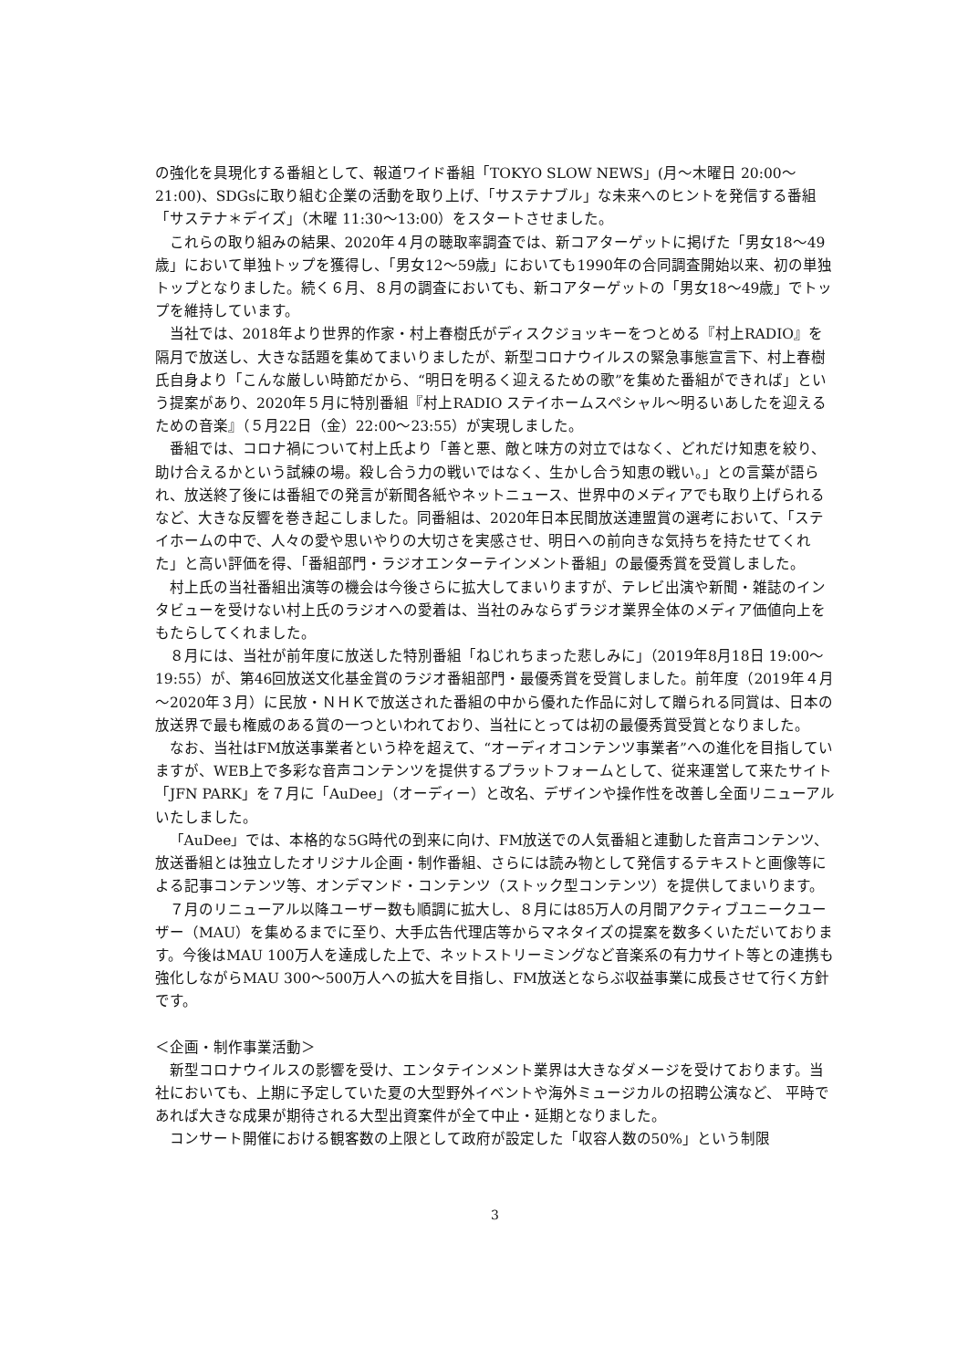の強化を具現化する番組として、報道ワイド番組「TOKYO SLOW NEWS」(月～木曜日 20:00～21:00)、SDGsに取り組む企業の活動を取り上げ、「サステナブル」な未来へのヒントを発信する番組「サステナ＊デイズ」（木曜 11:30～13:00）をスタートさせました。
これらの取り組みの結果、2020年４月の聴取率調査では、新コアターゲットに掲げた「男女18～49歳」において単独トップを獲得し、「男女12～59歳」においても1990年の合同調査開始以来、初の単独トップとなりました。続く６月、８月の調査においても、新コアターゲットの「男女18～49歳」でトップを維持しています。
当社では、2018年より世界的作家・村上春樹氏がディスクジョッキーをつとめる『村上RADIO』を隔月で放送し、大きな話題を集めてまいりましたが、新型コロナウイルスの緊急事態宣言下、村上春樹氏自身より「こんな厳しい時節だから、“明日を明るく迎えるための歌”を集めた番組ができれば」という提案があり、2020年５月に特別番組『村上RADIO ステイホームスペシャル～明るいあしたを迎えるための音楽』（５月22日（金）22:00～23:55）が実現しました。
番組では、コロナ禍について村上氏より「善と悪、敵と味方の対立ではなく、どれだけ知恵を絞り、助け合えるかという試練の場。殺し合う力の戦いではなく、生かし合う知恵の戦い。」との言葉が語られ、放送終了後には番組での発言が新聞各紙やネットニュース、世界中のメディアでも取り上げられるなど、大きな反響を巻き起こしました。同番組は、2020年日本民間放送連盟賞の選考において、「ステイホームの中で、人々の愛や思いやりの大切さを実感させ、明日への前向きな気持ちを持たせてくれた」と高い評価を得、「番組部門・ラジオエンターテインメント番組」の最優秀賞を受賞しました。
村上氏の当社番組出演等の機会は今後さらに拡大してまいりますが、テレビ出演や新聞・雑誌のインタビューを受けない村上氏のラジオへの愛着は、当社のみならずラジオ業界全体のメディア価値向上をもたらしてくれました。
８月には、当社が前年度に放送した特別番組「ねじれちまった悲しみに」（2019年8月18日 19:00～19:55）が、第46回放送文化基金賞のラジオ番組部門・最優秀賞を受賞しました。前年度（2019年４月～2020年３月）に民放・ＮＨＫで放送された番組の中から優れた作品に対して贈られる同賞は、日本の放送界で最も権威のある賞の一つといわれており、当社にとっては初の最優秀賞受賞となりました。
なお、当社はFM放送事業者という枠を超えて、“オーディオコンテンツ事業者”への進化を目指していますが、WEB上で多彩な音声コンテンツを提供するプラットフォームとして、従来運営して来たサイト「JFN PARK」を７月に「AuDee」（オーディー）と改名、デザインや操作性を改善し全面リニューアルいたしました。
「AuDee」では、本格的な5G時代の到来に向け、FM放送での人気番組と連動した音声コンテンツ、放送番組とは独立したオリジナル企画・制作番組、さらには読み物として発信するテキストと画像等による記事コンテンツ等、オンデマンド・コンテンツ（ストック型コンテンツ）を提供してまいります。
７月のリニューアル以降ユーザー数も順調に拡大し、８月には85万人の月間アクティブユニークユーザー（MAU）を集めるまでに至り、大手広告代理店等からマネタイズの提案を数多くいただいております。今後はMAU 100万人を達成した上で、ネットストリーミングなど音楽系の有力サイト等との連携も強化しながらMAU 300～500万人への拡大を目指し、FM放送とならぶ収益事業に成長させて行く方針です。
＜企画・制作事業活動＞
新型コロナウイルスの影響を受け、エンタテインメント業界は大きなダメージを受けております。当社においても、上期に予定していた夏の大型野外イベントや海外ミュージカルの招聘公演など、 平時であれば大きな成果が期待される大型出資案件が全て中止・延期となりました。
コンサート開催における観客数の上限として政府が設定した「収容人数の50%」という制限
3